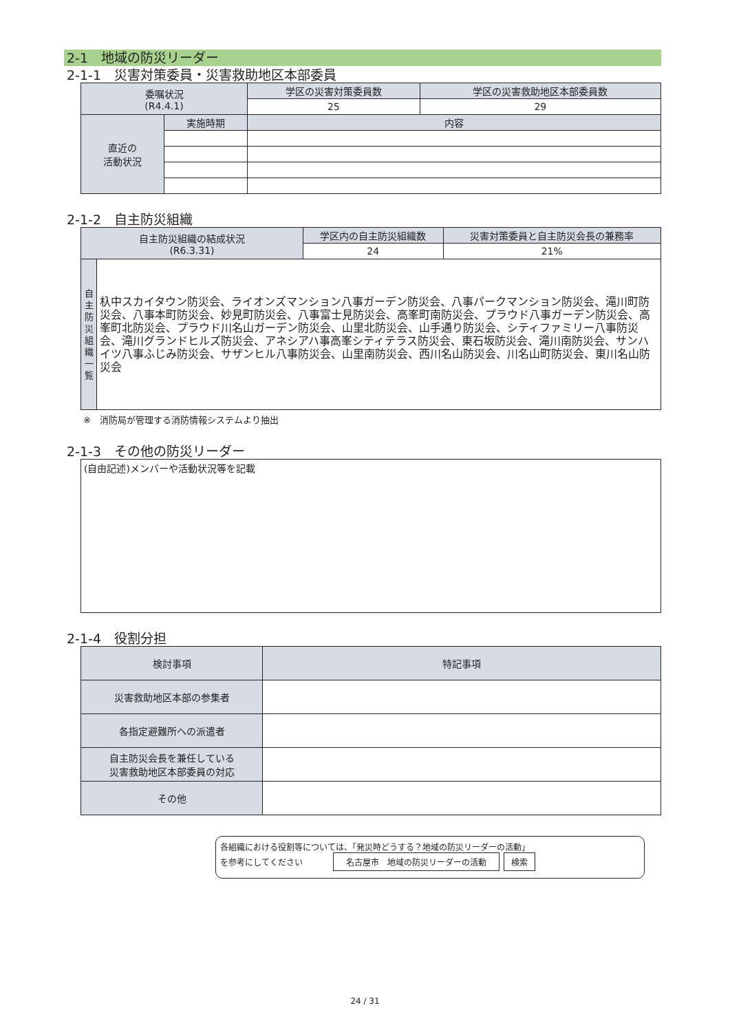2-1　地域の防災リーダー
2-1-1　災害対策委員・災害救助地区本部委員
| 委嘱状況 (R4.4.1) | | 学区の災害対策委員数 | 学区の災害救助地区本部委員数 |
| --- | --- | --- | --- |
| | | 25 | 29 |
| 直近の 活動状況 | 実施時期 | 内容 | |
2-1-2　自主防災組織
| 自主防災組織の結成状況 (R6.3.31) | | 学区内の自主防災組織数 | 災害対策委員と自主防災会長の兼務率 |
| --- | --- | --- | --- |
| | | 24 | 21% |
| 自 主 防 災 組 織 一 覧 | 杁中スカイタウン防災会、ライオンズマンション八事ガーデン防災会、八事パークマンション防災会、滝川町防災会、八事本町防災会、妙見町防災会、八事富士見防災会、高峯町南防災会、プラウド八事ガーデン防災会、高峯町北防災会、プラウド川名山ガーデン防災会、山里北防災会、山手通り防災会、シティファミリー八事防災会、滝川グランドヒルズ防災会、アネシアハ事高峯シティテラス防災会、東石坂防災会、滝川南防災会、サンハイツ八事ふじみ防災会、サザンヒル八事防災会、山里南防災会、西川名山防災会、川名山町防災会、東川名山防災会 | | |
※　消防局が管理する消防情報システムより抽出
2-1-3　その他の防災リーダー
| (自由記述)メンバーや活動状況等を記載 |
2-1-4　役割分担
| 検討事項 | 特記事項 |
| --- | --- |
| 災害救助地区本部の参集者 | |
| 各指定避難所への派遣者 | |
| 自主防災会長を兼任している 災害救助地区本部委員の対応 | |
| その他 | |
各組織における役割等については、「発災時どうする？地域の防災リーダーの活動」
を参考にしてください 名古屋市　地域の防災リーダーの活動 検索
24 / 31